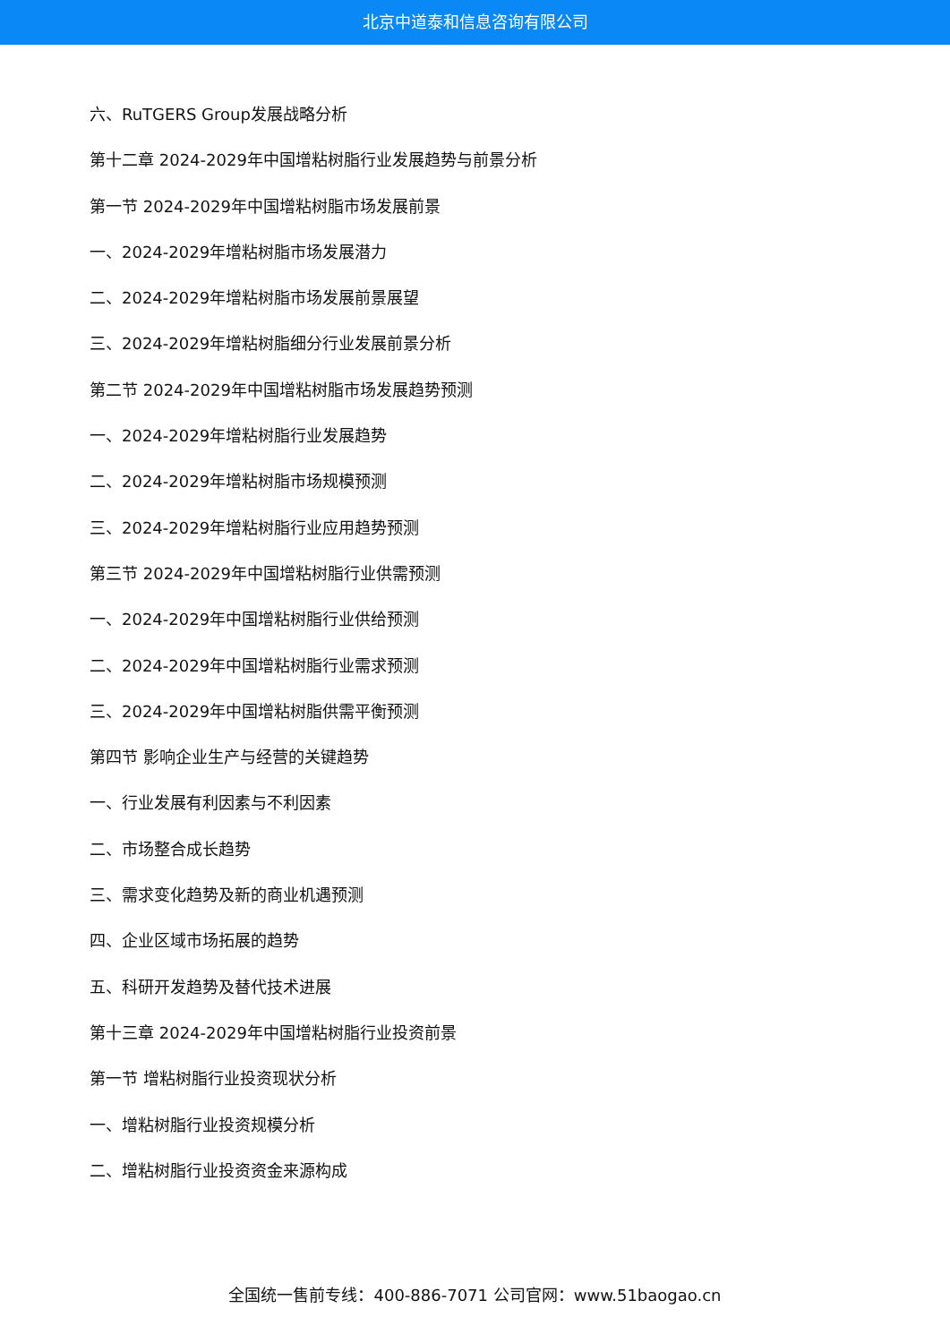北京中道泰和信息咨询有限公司
六、RuTGERS Group发展战略分析
第十二章 2024-2029年中国增粘树脂行业发展趋势与前景分析
第一节 2024-2029年中国增粘树脂市场发展前景
一、2024-2029年增粘树脂市场发展潜力
二、2024-2029年增粘树脂市场发展前景展望
三、2024-2029年增粘树脂细分行业发展前景分析
第二节 2024-2029年中国增粘树脂市场发展趋势预测
一、2024-2029年增粘树脂行业发展趋势
二、2024-2029年增粘树脂市场规模预测
三、2024-2029年增粘树脂行业应用趋势预测
第三节 2024-2029年中国增粘树脂行业供需预测
一、2024-2029年中国增粘树脂行业供给预测
二、2024-2029年中国增粘树脂行业需求预测
三、2024-2029年中国增粘树脂供需平衡预测
第四节 影响企业生产与经营的关键趋势
一、行业发展有利因素与不利因素
二、市场整合成长趋势
三、需求变化趋势及新的商业机遇预测
四、企业区域市场拓展的趋势
五、科研开发趋势及替代技术进展
第十三章 2024-2029年中国增粘树脂行业投资前景
第一节 增粘树脂行业投资现状分析
一、增粘树脂行业投资规模分析
二、增粘树脂行业投资资金来源构成
全国统一售前专线：400-886-7071 公司官网：www.51baogao.cn